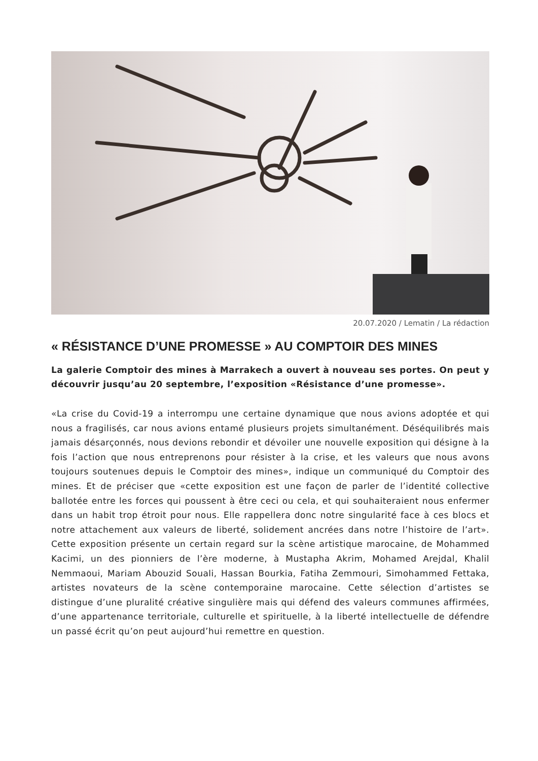20.07.2020 / Lematin / La rédaction
« RÉSISTANCE D’UNE PROMESSE » AU COMPTOIR DES MINES
La galerie Comptoir des mines à Marrakech a ouvert à nouveau ses portes. On peut y découvrir jusqu’au 20 septembre, l’exposition «Résistance d’une promesse».
«La crise du Covid-19 a interrompu une certaine dynamique que nous avions adoptée et qui nous a fragilisés, car nous avions entamé plusieurs projets simultanément. Déséquilibrés mais jamais désarçonnés, nous devions rebondir et dévoiler une nouvelle exposition qui désigne à la fois l’action que nous entreprenons pour résister à la crise, et les valeurs que nous avons toujours soutenues depuis le Comptoir des mines», indique un communiqué du Comptoir des mines. Et de préciser que «cette exposition est une façon de parler de l’identité collective ballotée entre les forces qui poussent à être ceci ou cela, et qui souhaiteraient nous enfermer dans un habit trop étroit pour nous. Elle rappellera donc notre singularité face à ces blocs et notre attachement aux valeurs de liberté, solidement ancrées dans notre l’histoire de l’art». Cette exposition présente un certain regard sur la scène artistique marocaine, de Mohammed Kacimi, un des pionniers de l’ère moderne, à Mustapha Akrim, Mohamed Arejdal, Khalil Nemmaoui, Mariam Abouzid Souali, Hassan Bourkia, Fatiha Zemmouri, Simohammed Fettaka, artistes novateurs de la scène contemporaine marocaine. Cette sélection d’artistes se distingue d’une pluralité créative singulière mais qui défend des valeurs communes affirmées, d’une appartenance territoriale, culturelle et spirituelle, à la liberté intellectuelle de défendre un passé écrit qu’on peut aujourd’hui remettre en question.